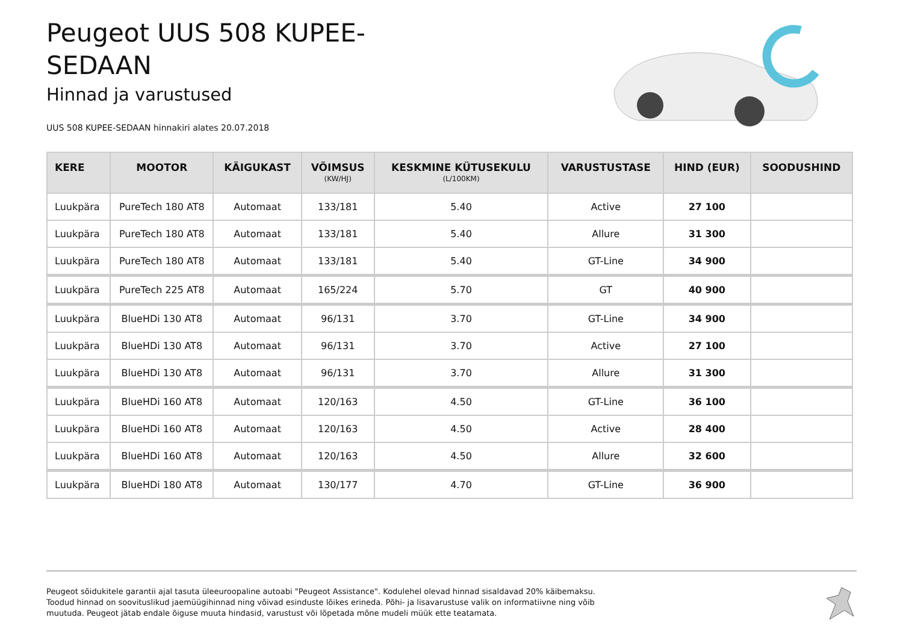Peugeot UUS 508 KUPEE-SEDAAN
Hinnad ja varustused
UUS 508 KUPEE-SEDAAN hinnakiri alates 20.07.2018
| KERE | MOOTOR | KÄIGUKAST | VÕIMSUS (KW/HJ) | KESKMINE KÜTUSEKULU (L/100KM) | VARUSTUSTASE | HIND (EUR) | SOODUSHIND |
| --- | --- | --- | --- | --- | --- | --- | --- |
| Luukpära | PureTech 180 AT8 | Automaat | 133/181 | 5.40 | Active | 27 100 | |
| Luukpära | PureTech 180 AT8 | Automaat | 133/181 | 5.40 | Allure | 31 300 | |
| Luukpära | PureTech 180 AT8 | Automaat | 133/181 | 5.40 | GT-Line | 34 900 | |
| Luukpära | PureTech 225 AT8 | Automaat | 165/224 | 5.70 | GT | 40 900 | |
| Luukpära | BlueHDi 130 AT8 | Automaat | 96/131 | 3.70 | GT-Line | 34 900 | |
| Luukpära | BlueHDi 130 AT8 | Automaat | 96/131 | 3.70 | Active | 27 100 | |
| Luukpära | BlueHDi 130 AT8 | Automaat | 96/131 | 3.70 | Allure | 31 300 | |
| Luukpära | BlueHDi 160 AT8 | Automaat | 120/163 | 4.50 | GT-Line | 36 100 | |
| Luukpära | BlueHDi 160 AT8 | Automaat | 120/163 | 4.50 | Active | 28 400 | |
| Luukpära | BlueHDi 160 AT8 | Automaat | 120/163 | 4.50 | Allure | 32 600 | |
| Luukpära | BlueHDi 180 AT8 | Automaat | 130/177 | 4.70 | GT-Line | 36 900 | |
Peugeot sõidukitele garantii ajal tasuta üleeuroopaline autoabi "Peugeot Assistance". Kodulehel olevad hinnad sisaldavad 20% käibemaksu. Toodud hinnad on soovituslikud jaemüügihinnad ning võivad esinduste lõikes erineda. Põhi- ja lisavarustuse valik on informatiivne ning võib muutuda. Peugeot jätab endale õiguse muuta hindasid, varustust või lõpetada mõne mudeli müük ette teatamata.